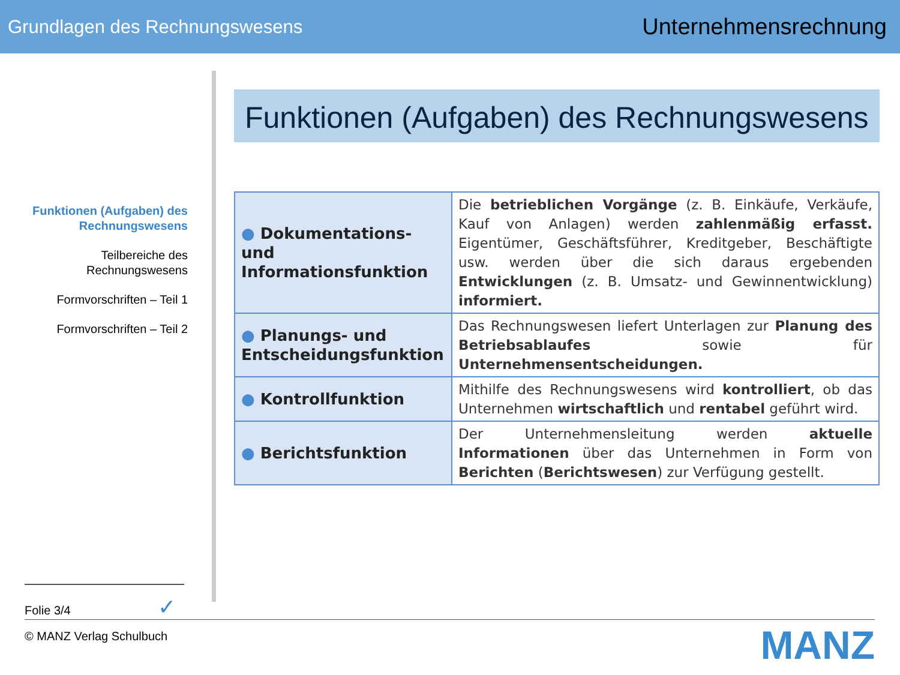Grundlagen des Rechnungswesens Unternehmensrechnung
Funktionen (Aufgaben) des Rechnungswesens
Teilbereiche des Rechnungswesens
Formvorschriften – Teil 1
Formvorschriften – Teil 2
Funktionen (Aufgaben) des Rechnungswesens
| ● Dokumentations- und Informationsfunktion | Die betrieblichen Vorgänge (z. B. Einkäufe, Verkäufe, Kauf von Anlagen) werden zahlenmäßig erfasst. Eigentümer, Geschäftsführer, Kreditgeber, Beschäftigte usw. werden über die sich daraus ergebenden Entwicklungen (z. B. Umsatz- und Gewinnentwicklung) informiert. |
| ● Planungs- und Entscheidungsfunktion | Das Rechnungswesen liefert Unterlagen zur Planung des Betriebsablaufes sowie für Unternehmensentscheidungen. |
| ● Kontrollfunktion | Mithilfe des Rechnungswesens wird kontrolliert , ob das Unternehmen wirtschaftlich und rentabel geführt wird. |
| ● Berichtsfunktion | Der Unternehmensleitung werden aktuelle Informationen über das Unternehmen in Form von Berichten ( Berichtswesen ) zur Verfügung gestellt. |
Folie 3/4 ✓
© MANZ Verlag Schulbuch MANZ